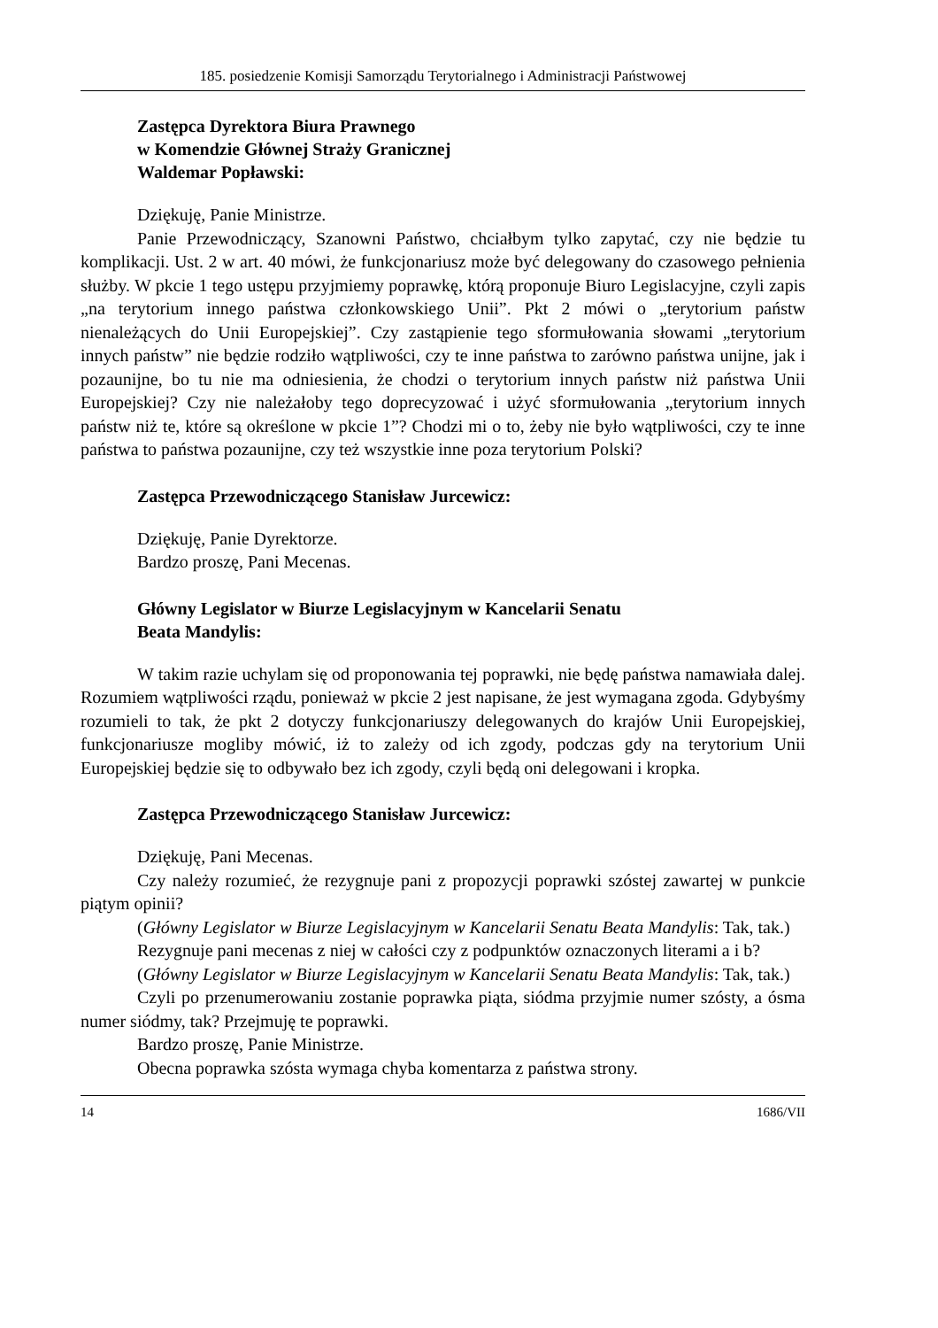185. posiedzenie Komisji Samorządu Terytorialnego i Administracji Państwowej
Zastępca Dyrektora Biura Prawnego
w Komendzie Głównej Straży Granicznej
Waldemar Popławski:
Dziękuję, Panie Ministrze.
Panie Przewodniczący, Szanowni Państwo, chciałbym tylko zapytać, czy nie będzie tu komplikacji. Ust. 2 w art. 40 mówi, że funkcjonariusz może być delegowany do czasowego pełnienia służby. W pkcie 1 tego ustępu przyjmiemy poprawkę, którą proponuje Biuro Legislacyjne, czyli zapis „na terytorium innego państwa członkowskiego Unii”. Pkt 2 mówi o „terytorium państw nienależących do Unii Europejskiej”. Czy zastąpienie tego sformułowania słowami „terytorium innych państw” nie będzie rodziło wątpliwości, czy te inne państwa to zarówno państwa unijne, jak i pozaunijne, bo tu nie ma odniesienia, że chodzi o terytorium innych państw niż państwa Unii Europejskiej? Czy nie należałoby tego doprecyzować i użyć sformułowania „terytorium innych państw niż te, które są określone w pkcie 1”? Chodzi mi o to, żeby nie było wątpliwości, czy te inne państwa to państwa pozaunijne, czy też wszystkie inne poza terytorium Polski?
Zastępca Przewodniczącego Stanisław Jurcewicz:
Dziękuję, Panie Dyrektorze.
Bardzo proszę, Pani Mecenas.
Główny Legislator w Biurze Legislacyjnym w Kancelarii Senatu
Beata Mandylis:
W takim razie uchylam się od proponowania tej poprawki, nie będę państwa namawiała dalej. Rozumiem wątpliwości rządu, ponieważ w pkcie 2 jest napisane, że jest wymagana zgoda. Gdybyśmy rozumieli to tak, że pkt 2 dotyczy funkcjonariuszy delegowanych do krajów Unii Europejskiej, funkcjonariusze mogliby mówić, iż to zależy od ich zgody, podczas gdy na terytorium Unii Europejskiej będzie się to odbywało bez ich zgody, czyli będą oni delegowani i kropka.
Zastępca Przewodniczącego Stanisław Jurcewicz:
Dziękuję, Pani Mecenas.
Czy należy rozumieć, że rezygnuje pani z propozycji poprawki szóstej zawartej w punkcie piątym opinii?
(Główny Legislator w Biurze Legislacyjnym w Kancelarii Senatu Beata Mandylis: Tak, tak.)
Rezygnuje pani mecenas z niej w całości czy z podpunktów oznaczonych literami a i b?
(Główny Legislator w Biurze Legislacyjnym w Kancelarii Senatu Beata Mandylis: Tak, tak.)
Czyli po przenumerowaniu zostanie poprawka piąta, siódma przyjmie numer szósty, a ósma numer siódmy, tak? Przejmuję te poprawki.
Bardzo proszę, Panie Ministrze.
Obecna poprawka szósta wymaga chyba komentarza z państwa strony.
14 1686/VII